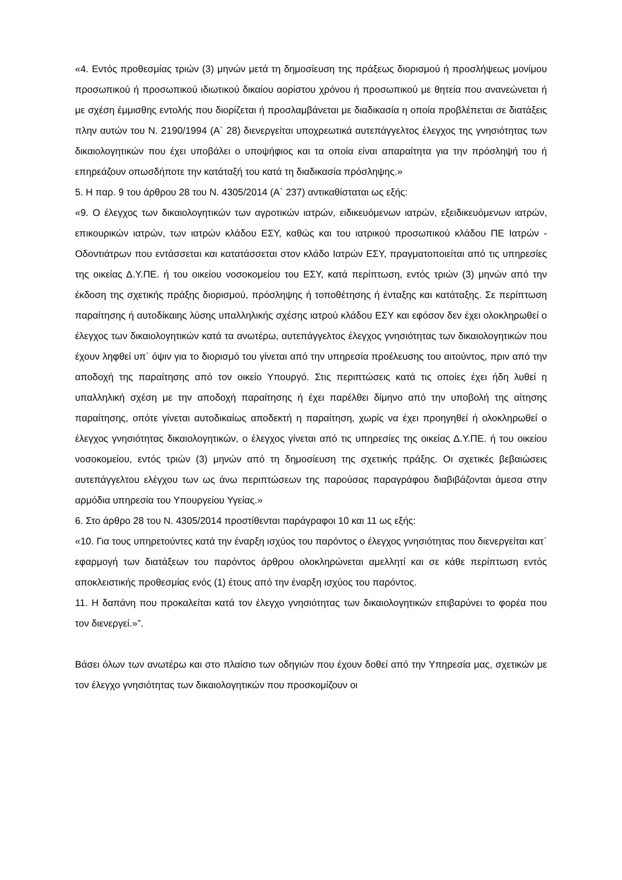«4. Εντός προθεσμίας τριών (3) μηνών μετά τη δημοσίευση της πράξεως διορισμού ή προσλήψεως μονίμου προσωπικού ή προσωπικού ιδιωτικού δικαίου αορίστου χρόνου ή προσωπικού με θητεία που ανανεώνεται ή με σχέση έμμισθης εντολής που διορίζεται ή προσλαμβάνεται με διαδικασία η οποία προβλέπεται σε διατάξεις πλην αυτών του Ν. 2190/1994 (Α` 28) διενεργείται υποχρεωτικά αυτεπάγγελτος έλεγχος της γνησιότητας των δικαιολογητικών που έχει υποβάλει ο υποψήφιος και τα οποία είναι απαραίτητα για την πρόσληψή του ή επηρεάζουν οπωσδήποτε την κατάταξή του κατά τη διαδικασία πρόσληψης.»
5. Η παρ. 9 του άρθρου 28 του Ν. 4305/2014 (Α` 237) αντικαθίσταται ως εξής:
«9. Ο έλεγχος των δικαιολογητικών των αγροτικών ιατρών, ειδικευόμενων ιατρών, εξειδικευόμενων ιατρών, επικουρικών ιατρών, των ιατρών κλάδου ΕΣΥ, καθώς και του ιατρικού προσωπικού κλάδου ΠΕ Ιατρών - Οδοντιάτρων που εντάσσεται και κατατάσσεται στον κλάδο Ιατρών ΕΣΥ, πραγματοποιείται από τις υπηρεσίες της οικείας Δ.Υ.ΠΕ. ή του οικείου νοσοκομείου του ΕΣΥ, κατά περίπτωση, εντός τριών (3) μηνών από την έκδοση της σχετικής πράξης διορισμού, πρόσληψης ή τοποθέτησης ή ένταξης και κατάταξης. Σε περίπτωση παραίτησης ή αυτοδίκαιης λύσης υπαλληλικής σχέσης ιατρού κλάδου ΕΣΥ και εφόσον δεν έχει ολοκληρωθεί ο έλεγχος των δικαιολογητικών κατά τα ανωτέρω, αυτεπάγγελτος έλεγχος γνησιότητας των δικαιολογητικών που έχουν ληφθεί υπ` όψιν για το διορισμό του γίνεται από την υπηρεσία προέλευσης του αιτούντος, πριν από την αποδοχή της παραίτησης από τον οικείο Υπουργό. Στις περιπτώσεις κατά τις οποίες έχει ήδη λυθεί η υπαλληλική σχέση με την αποδοχή παραίτησης ή έχει παρέλθει δίμηνο από την υποβολή της αίτησης παραίτησης, οπότε γίνεται αυτοδικαίως αποδεκτή η παραίτηση, χωρίς να έχει προηγηθεί ή ολοκληρωθεί ο έλεγχος γνησιότητας δικαιολογητικών, ο έλεγχος γίνεται από τις υπηρεσίες της οικείας Δ.Υ.ΠΕ. ή του οικείου νοσοκομείου, εντός τριών (3) μηνών από τη δημοσίευση της σχετικής πράξης. Οι σχετικές βεβαιώσεις αυτεπάγγελτου ελέγχου των ως άνω περιπτώσεων της παρούσας παραγράφου διαβιβάζονται άμεσα στην αρμόδια υπηρεσία του Υπουργείου Υγείας.»
6. Στο άρθρο 28 του Ν. 4305/2014 προστίθενται παράγραφοι 10 και 11 ως εξής:
«10. Για τους υπηρετούντες κατά την έναρξη ισχύος του παρόντος ο έλεγχος γνησιότητας που διενεργείται κατ` εφαρμογή των διατάξεων του παρόντος άρθρου ολοκληρώνεται αμελλητί και σε κάθε περίπτωση εντός αποκλειστικής προθεσμίας ενός (1) έτους από την έναρξη ισχύος του παρόντος.
11. Η δαπάνη που προκαλείται κατά τον έλεγχο γνησιότητας των δικαιολογητικών επιβαρύνει το φορέα που τον διενεργεί.»”.
Βάσει όλων των ανωτέρω και στο πλαίσιο των οδηγιών που έχουν δοθεί από την Υπηρεσία μας, σχετικών με τον έλεγχο γνησιότητας των δικαιολογητικών που προσκομίζουν οι